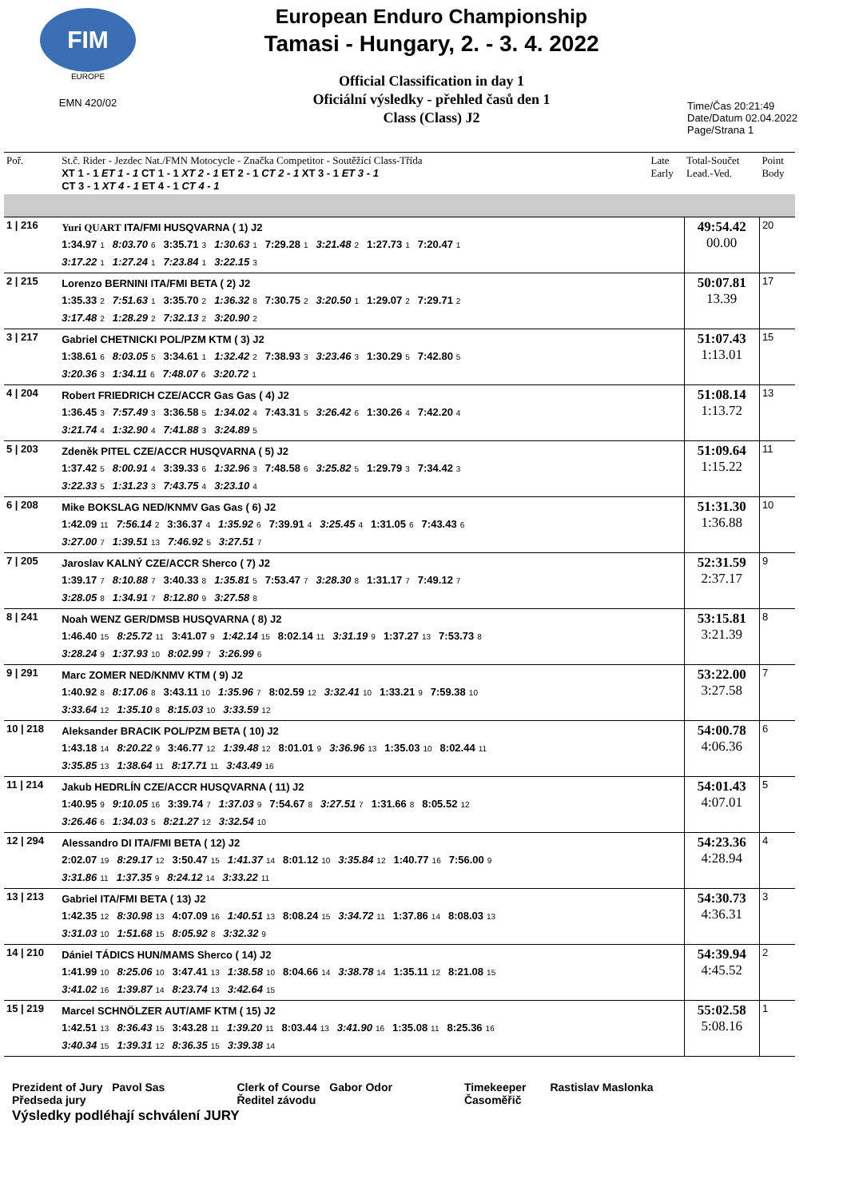FIM
EUROPE
EMN 420/02
European Enduro Championship
Tamasi - Hungary, 2. - 3. 4. 2022
Official Classification in day 1
Oficiální výsledky - přehled časů den 1
Class (Class) J2
Time/Čas 20:21:49
Date/Datum 02.04.2022
Page/Strana 1
| Poř. | St.č. Rider - Jezdec Nat./FMN Motocycle - Značka Competitor - Soutěžící Class-Třída XT 1 - 1 ET 1 - 1 CT 1 - 1 XT 2 - 1 ET 2 - 1 CT 2 - 1 XT 3 - 1 ET 3 - 1 CT 3 - 1 XT 4 - 1 ET 4 - 1 CT 4 - 1 | | Late Early | Total-Součet Lead.-Ved. | Point Body |
| 1 / 216 | Yuri QUART ITA/FMI HUSQVARNA ( 1) J2 1:34.97 1 8:03.70 6 3:35.71 3 1:30.63 1 7:29.28 1 3:21.48 2 1:27.73 1 7:20.47 1 3:17.22 1 1:27.24 1 7:23.84 1 3:22.15 3 | | | 49:54.42 00.00 | 20 |
| 2 / 215 | Lorenzo BERNINI ITA/FMI BETA ( 2) J2 1:35.33 2 7:51.63 1 3:35.70 2 1:36.32 8 7:30.75 2 3:20.50 1 1:29.07 2 7:29.71 2 3:17.48 2 1:28.29 2 7:32.13 2 3:20.90 2 | | | 50:07.81 13.39 | 17 |
| 3 / 217 | Gabriel CHETNICKI POL/PZM KTM ( 3) J2 1:38.61 6 8:03.05 5 3:34.61 1 1:32.42 2 7:38.93 3 3:23.46 3 1:30.29 5 7:42.80 5 3:20.36 3 1:34.11 6 7:48.07 6 3:20.72 1 | | | 51:07.43 1:13.01 | 15 |
| 4 / 204 | Robert FRIEDRICH CZE/ACCR Gas Gas ( 4) J2 1:36.45 3 7:57.49 3 3:36.58 5 1:34.02 4 7:43.31 5 3:26.42 6 1:30.26 4 7:42.20 4 3:21.74 4 1:32.90 4 7:41.88 3 3:24.89 5 | | | 51:08.14 1:13.72 | 13 |
| 5 / 203 | Zdeněk PITEL CZE/ACCR HUSQVARNA ( 5) J2 1:37.42 5 8:00.91 4 3:39.33 6 1:32.96 3 7:48.58 6 3:25.82 5 1:29.79 3 7:34.42 3 3:22.33 5 1:31.23 3 7:43.75 4 3:23.10 4 | | | 51:09.64 1:15.22 | 11 |
| 6 / 208 | Mike BOKSLAG NED/KNMV Gas Gas ( 6) J2 1:42.09 11 7:56.14 2 3:36.37 4 1:35.92 6 7:39.91 4 3:25.45 4 1:31.05 6 7:43.43 6 3:27.00 7 1:39.51 13 7:46.92 5 3:27.51 7 | | | 51:31.30 1:36.88 | 10 |
| 7 / 205 | Jaroslav KALNÝ CZE/ACCR Sherco ( 7) J2 1:39.17 7 8:10.88 7 3:40.33 8 1:35.81 5 7:53.47 7 3:28.30 8 1:31.17 7 7:49.12 7 3:28.05 8 1:34.91 7 8:12.80 9 3:27.58 8 | | | 52:31.59 2:37.17 | 9 |
| 8 / 241 | Noah WENZ GER/DMSB HUSQVARNA ( 8) J2 1:46.40 15 8:25.72 11 3:41.07 9 1:42.14 15 8:02.14 11 3:31.19 9 1:37.27 13 7:53.73 8 3:28.24 9 1:37.93 10 8:02.99 7 3:26.99 6 | | | 53:15.81 3:21.39 | 8 |
| 9 / 291 | Marc ZOMER NED/KNMV KTM ( 9) J2 1:40.92 8 8:17.06 8 3:43.11 10 1:35.96 7 8:02.59 12 3:32.41 10 1:33.21 9 7:59.38 10 3:33.64 12 1:35.10 8 8:15.03 10 3:33.59 12 | | | 53:22.00 3:27.58 | 7 |
| 10 / 218 | Aleksander BRACIK POL/PZM BETA ( 10) J2 1:43.18 14 8:20.22 9 3:46.77 12 1:39.48 12 8:01.01 9 3:36.96 13 1:35.03 10 8:02.44 11 3:35.85 13 1:38.64 11 8:17.71 11 3:43.49 16 | | | 54:00.78 4:06.36 | 6 |
| 11 / 214 | Jakub HEDRLÍN CZE/ACCR HUSQVARNA ( 11) J2 1:40.95 9 9:10.05 16 3:39.74 7 1:37.03 9 7:54.67 8 3:27.51 7 1:31.66 8 8:05.52 12 3:26.46 6 1:34.03 5 8:21.27 12 3:32.54 10 | | | 54:01.43 4:07.01 | 5 |
| 12 / 294 | Alessandro DI ITA/FMI BETA ( 12) J2 2:02.07 19 8:29.17 12 3:50.47 15 1:41.37 14 8:01.12 10 3:35.84 12 1:40.77 16 7:56.00 9 3:31.86 11 1:37.35 9 8:24.12 14 3:33.22 11 | | | 54:23.36 4:28.94 | 4 |
| 13 / 213 | Gabriel ITA/FMI BETA ( 13) J2 1:42.35 12 8:30.98 13 4:07.09 16 1:40.51 13 8:08.24 15 3:34.72 11 1:37.86 14 8:08.03 13 3:31.03 10 1:51.68 15 8:05.92 8 3:32.32 9 | | | 54:30.73 4:36.31 | 3 |
| 14 / 210 | Dániel TÁDICS HUN/MAMS Sherco ( 14) J2 1:41.99 10 8:25.06 10 3:47.41 13 1:38.58 10 8:04.66 14 3:38.78 14 1:35.11 12 8:21.08 15 3:41.02 16 1:39.87 14 8:23.74 13 3:42.64 15 | | | 54:39.94 4:45.52 | 2 |
| 15 / 219 | Marcel SCHNÖLZER AUT/AMF KTM ( 15) J2 1:42.51 13 8:36.43 15 3:43.28 11 1:39.20 11 8:03.44 13 3:41.90 16 1:35.08 11 8:25.36 16 3:40.34 15 1:39.31 12 8:36.35 15 3:39.38 14 | | | 55:02.58 5:08.16 | 1 |
Prezident of Jury Pavol Sas
Předseda jury
Clerk of Course Gabor Odor
Ředitel závodu
Timekeeper
Časoměřič
Rastislav Maslonka
Výsledky podléhají schválení JURY